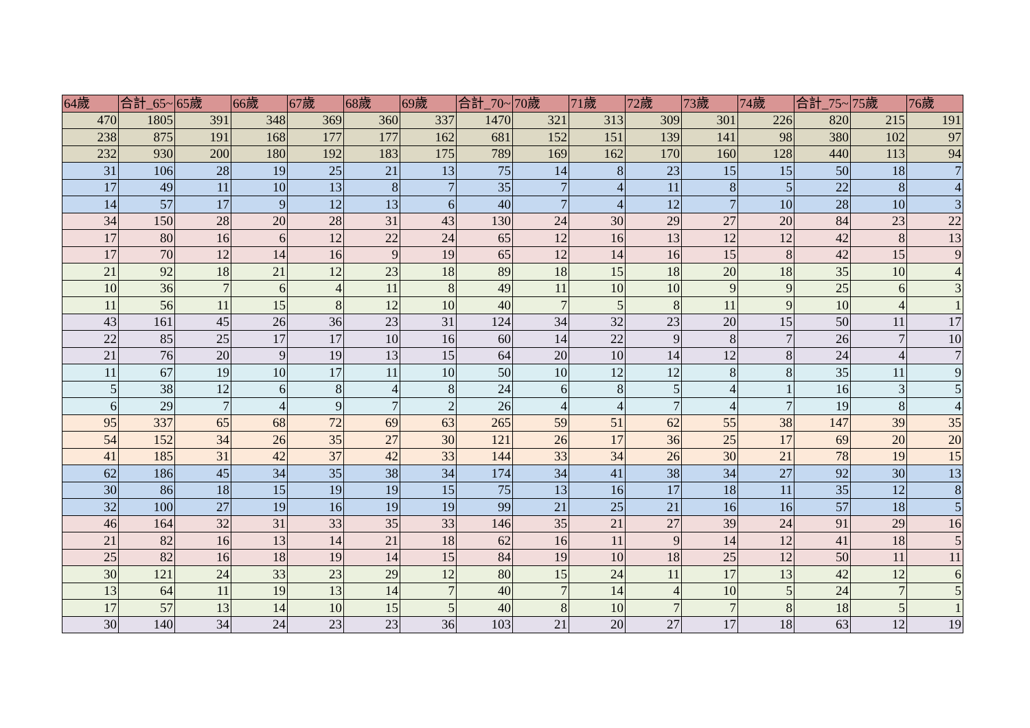| 64歲 | 合計_65~ | 65歲 | 66歲 | 67歲 | 68歲 | 69歲 | 合計_70~ | 70歲 | 71歲 | 72歲 | 73歲 | 74歲 | 合計_75~ | 75歲 | 76歲 |
| --- | --- | --- | --- | --- | --- | --- | --- | --- | --- | --- | --- | --- | --- | --- | --- |
| 470 | 1805 | 391 | 348 | 369 | 360 | 337 | 1470 | 321 | 313 | 309 | 301 | 226 | 820 | 215 | 191 |
| 238 | 875 | 191 | 168 | 177 | 177 | 162 | 681 | 152 | 151 | 139 | 141 | 98 | 380 | 102 | 97 |
| 232 | 930 | 200 | 180 | 192 | 183 | 175 | 789 | 169 | 162 | 170 | 160 | 128 | 440 | 113 | 94 |
| 31 | 106 | 28 | 19 | 25 | 21 | 13 | 75 | 14 | 8 | 23 | 15 | 15 | 50 | 18 | 7 |
| 17 | 49 | 11 | 10 | 13 | 8 | 7 | 35 | 7 | 4 | 11 | 8 | 5 | 22 | 8 | 4 |
| 14 | 57 | 17 | 9 | 12 | 13 | 6 | 40 | 7 | 4 | 12 | 7 | 10 | 28 | 10 | 3 |
| 34 | 150 | 28 | 20 | 28 | 31 | 43 | 130 | 24 | 30 | 29 | 27 | 20 | 84 | 23 | 22 |
| 17 | 80 | 16 | 6 | 12 | 22 | 24 | 65 | 12 | 16 | 13 | 12 | 12 | 42 | 8 | 13 |
| 17 | 70 | 12 | 14 | 16 | 9 | 19 | 65 | 12 | 14 | 16 | 15 | 8 | 42 | 15 | 9 |
| 21 | 92 | 18 | 21 | 12 | 23 | 18 | 89 | 18 | 15 | 18 | 20 | 18 | 35 | 10 | 4 |
| 10 | 36 | 7 | 6 | 4 | 11 | 8 | 49 | 11 | 10 | 10 | 9 | 9 | 25 | 6 | 3 |
| 11 | 56 | 11 | 15 | 8 | 12 | 10 | 40 | 7 | 5 | 8 | 11 | 9 | 10 | 4 | 1 |
| 43 | 161 | 45 | 26 | 36 | 23 | 31 | 124 | 34 | 32 | 23 | 20 | 15 | 50 | 11 | 17 |
| 22 | 85 | 25 | 17 | 17 | 10 | 16 | 60 | 14 | 22 | 9 | 8 | 7 | 26 | 7 | 10 |
| 21 | 76 | 20 | 9 | 19 | 13 | 15 | 64 | 20 | 10 | 14 | 12 | 8 | 24 | 4 | 7 |
| 11 | 67 | 19 | 10 | 17 | 11 | 10 | 50 | 10 | 12 | 12 | 8 | 8 | 35 | 11 | 9 |
| 5 | 38 | 12 | 6 | 8 | 4 | 8 | 24 | 6 | 8 | 5 | 4 | 1 | 16 | 3 | 5 |
| 6 | 29 | 7 | 4 | 9 | 7 | 2 | 26 | 4 | 4 | 7 | 4 | 7 | 19 | 8 | 4 |
| 95 | 337 | 65 | 68 | 72 | 69 | 63 | 265 | 59 | 51 | 62 | 55 | 38 | 147 | 39 | 35 |
| 54 | 152 | 34 | 26 | 35 | 27 | 30 | 121 | 26 | 17 | 36 | 25 | 17 | 69 | 20 | 20 |
| 41 | 185 | 31 | 42 | 37 | 42 | 33 | 144 | 33 | 34 | 26 | 30 | 21 | 78 | 19 | 15 |
| 62 | 186 | 45 | 34 | 35 | 38 | 34 | 174 | 34 | 41 | 38 | 34 | 27 | 92 | 30 | 13 |
| 30 | 86 | 18 | 15 | 19 | 19 | 15 | 75 | 13 | 16 | 17 | 18 | 11 | 35 | 12 | 8 |
| 32 | 100 | 27 | 19 | 16 | 19 | 19 | 99 | 21 | 25 | 21 | 16 | 16 | 57 | 18 | 5 |
| 46 | 164 | 32 | 31 | 33 | 35 | 33 | 146 | 35 | 21 | 27 | 39 | 24 | 91 | 29 | 16 |
| 21 | 82 | 16 | 13 | 14 | 21 | 18 | 62 | 16 | 11 | 9 | 14 | 12 | 41 | 18 | 5 |
| 25 | 82 | 16 | 18 | 19 | 14 | 15 | 84 | 19 | 10 | 18 | 25 | 12 | 50 | 11 | 11 |
| 30 | 121 | 24 | 33 | 23 | 29 | 12 | 80 | 15 | 24 | 11 | 17 | 13 | 42 | 12 | 6 |
| 13 | 64 | 11 | 19 | 13 | 14 | 7 | 40 | 7 | 14 | 4 | 10 | 5 | 24 | 7 | 5 |
| 17 | 57 | 13 | 14 | 10 | 15 | 5 | 40 | 8 | 10 | 7 | 7 | 8 | 18 | 5 | 1 |
| 30 | 140 | 34 | 24 | 23 | 23 | 36 | 103 | 21 | 20 | 27 | 17 | 18 | 63 | 12 | 19 |